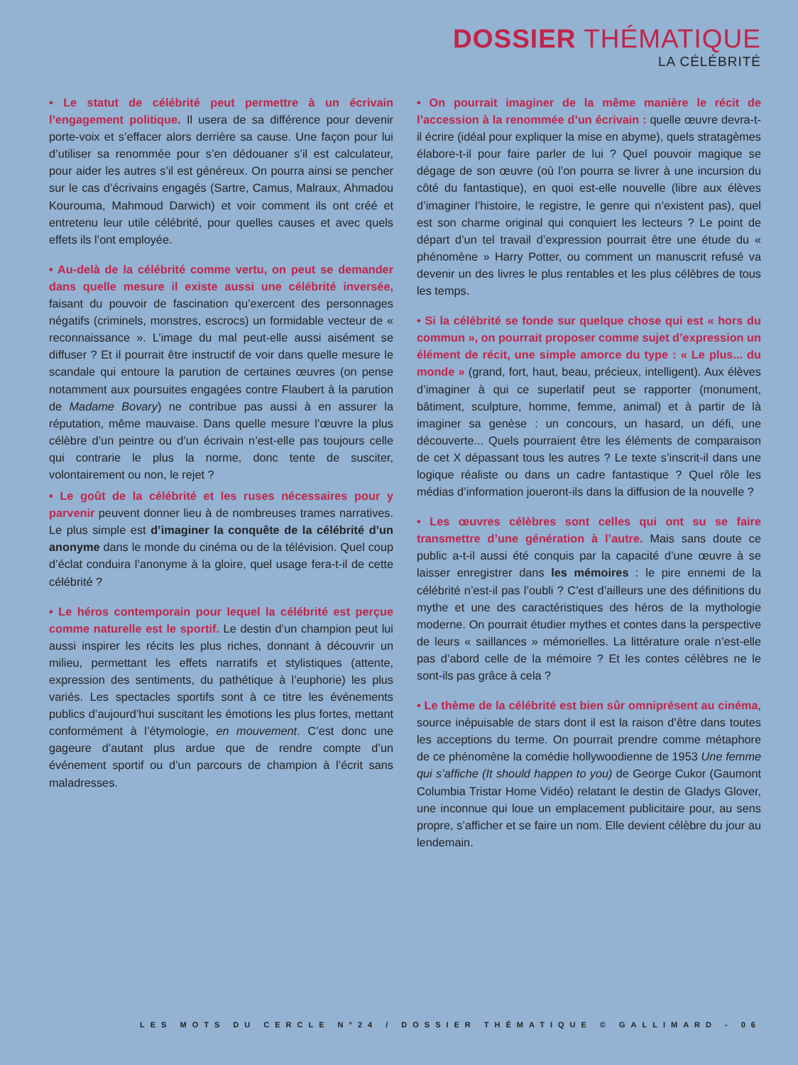DOSSIER THÉMATIQUE
LA CÉLÉBRITÉ
• Le statut de célébrité peut permettre à un écrivain l’engagement politique. Il usera de sa différence pour devenir porte-voix et s’effacer alors derrière sa cause. Une façon pour lui d’utiliser sa renommée pour s’en dédouaner s’il est calculateur, pour aider les autres s’il est généreux. On pourra ainsi se pencher sur le cas d’écrivains engagés (Sartre, Camus, Malraux, Ahmadou Kourouma, Mahmoud Darwich) et voir comment ils ont créé et entretenu leur utile célébrité, pour quelles causes et avec quels effets ils l’ont employée.
• Au-delà de la célébrité comme vertu, on peut se demander dans quelle mesure il existe aussi une célébrité inversée, faisant du pouvoir de fascination qu’exercent des personnages négatifs (criminels, monstres, escrocs) un formidable vecteur de « reconnaissance ». L’image du mal peut-elle aussi aisément se diffuser ? Et il pourrait être instructif de voir dans quelle mesure le scandale qui entoure la parution de certaines œuvres (on pense notamment aux poursuites engagées contre Flaubert à la parution de Madame Bovary) ne contribue pas aussi à en assurer la réputation, même mauvaise. Dans quelle mesure l’œuvre la plus célèbre d’un peintre ou d’un écrivain n’est-elle pas toujours celle qui contrarie le plus la norme, donc tente de susciter, volontairement ou non, le rejet ?
• Le goût de la célébrité et les ruses nécessaires pour y parvenir peuvent donner lieu à de nombreuses trames narratives. Le plus simple est d’imaginer la conquête de la célébrité d’un anonyme dans le monde du cinéma ou de la télévision. Quel coup d’éclat conduira l’anonyme à la gloire, quel usage fera-t-il de cette célébrité ?
• Le héros contemporain pour lequel la célébrité est perçue comme naturelle est le sportif. Le destin d’un champion peut lui aussi inspirer les récits les plus riches, donnant à découvrir un milieu, permettant les effets narratifs et stylistiques (attente, expression des sentiments, du pathétique à l’euphorie) les plus variés. Les spectacles sportifs sont à ce titre les événements publics d’aujourd’hui suscitant les émotions les plus fortes, mettant conformément à l’étymologie, en mouvement. C’est donc une gageure d’autant plus ardue que de rendre compte d’un événement sportif ou d’un parcours de champion à l’écrit sans maladresses.
• On pourrait imaginer de la même manière le récit de l’accession à la renommée d’un écrivain : quelle œuvre devra-t-il écrire (idéal pour expliquer la mise en abyme), quels stratagèmes élabore-t-il pour faire parler de lui ? Quel pouvoir magique se dégage de son œuvre (où l’on pourra se livrer à une incursion du côté du fantastique), en quoi est-elle nouvelle (libre aux élèves d’imaginer l’histoire, le registre, le genre qui n’existent pas), quel est son charme original qui conquiert les lecteurs ? Le point de départ d’un tel travail d’expression pourrait être une étude du « phénomène » Harry Potter, ou comment un manuscrit refusé va devenir un des livres le plus rentables et les plus célèbres de tous les temps.
• Si la célébrité se fonde sur quelque chose qui est « hors du commun », on pourrait proposer comme sujet d’expression un élément de récit, une simple amorce du type : « Le plus... du monde » (grand, fort, haut, beau, précieux, intelligent). Aux élèves d’imaginer à qui ce superlatif peut se rapporter (monument, bâtiment, sculpture, homme, femme, animal) et à partir de là imaginer sa genèse : un concours, un hasard, un défi, une découverte... Quels pourraient être les éléments de comparaison de cet X dépassant tous les autres ? Le texte s’inscrit-il dans une logique réaliste ou dans un cadre fantastique ? Quel rôle les médias d’information joueront-ils dans la diffusion de la nouvelle ?
• Les œuvres célèbres sont celles qui ont su se faire transmettre d’une génération à l’autre. Mais sans doute ce public a-t-il aussi été conquis par la capacité d’une œuvre à se laisser enregistrer dans les mémoires : le pire ennemi de la célébrité n’est-il pas l’oubli ? C’est d’ailleurs une des définitions du mythe et une des caractéristiques des héros de la mythologie moderne. On pourrait étudier mythes et contes dans la perspective de leurs « saillances » mémorielles. La littérature orale n’est-elle pas d’abord celle de la mémoire ? Et les contes célèbres ne le sont-ils pas grâce à cela ?
• Le thème de la célébrité est bien sûr omniprésent au cinéma, source inépuisable de stars dont il est la raison d’être dans toutes les acceptions du terme. On pourrait prendre comme métaphore de ce phénomène la comédie hollywoodienne de 1953 Une femme qui s’affiche (It should happen to you) de George Cukor (Gaumont Columbia Tristar Home Vidéo) relatant le destin de Gladys Glover, une inconnue qui loue un emplacement publicitaire pour, au sens propre, s’afficher et se faire un nom. Elle devient célèbre du jour au lendemain.
LES MOTS DU CERCLE N°24 / DOSSIER THÉMATIQUE © GALLIMARD - 06